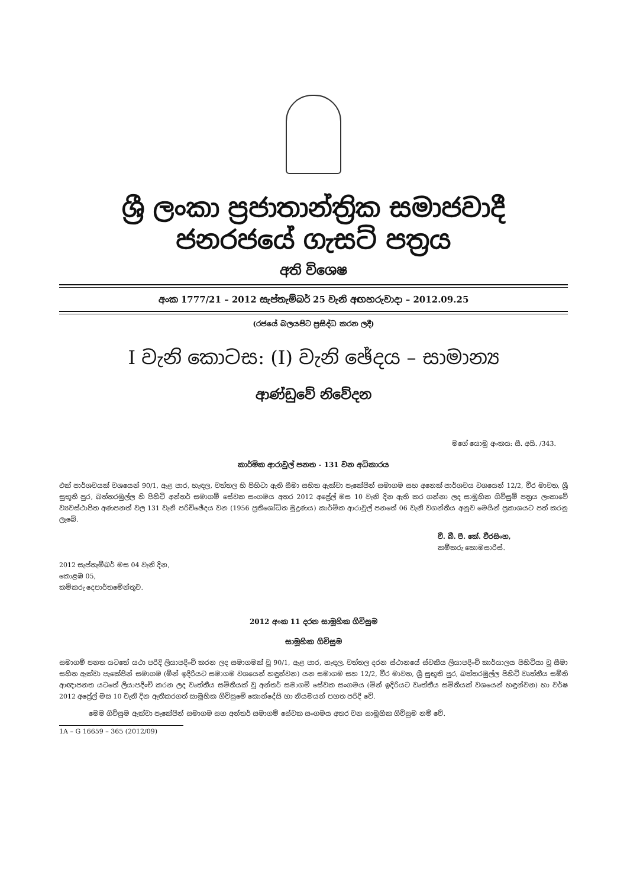ශ්‍රී ලංකා ප්‍රජාතාන්ත්‍රික සමාජවාදී ජනරජයේ ගැසට් පත්‍රය
අති විශෙෂ
අංක 1777/21 – 2012 සැප්තැම්බර් 25 වැනි අඟහරුවාදා – 2012.09.25
(රජයේ බලයපිට ප්‍රසිද්ධ කරන ලදී)
I වැනි කොටස: (I) වැනි ඡේදය – සාමාන්‍ය
ආණ්ඩුවේ නිවේදන
මගේ යොමු අංකය: සී. අයි. /343.
කාර්මික ආරාවුල් පනත - 131 වන අධිකාරය
එක් පාර්ශවයක් වශයෙන් 90/1, ඇළ පාර, හැඳල, වත්තල හි පිහිටා ඇති සීමා සහිත ඇක්වා පැකේජින් සමාගම සහ අනෙක් පාර්ශවය වශයෙන් 12/2, වීර මාවත, ශ්‍රී සුභූති පුර, බත්තරමුල්ල හි පිහිටි අන්තර් සමාගම් සේවක සංගමය අතර 2012 අප්‍රේල් මස 10 වැනි දින ඇති කර ගන්නා ලද සාමූහික ගිවිසුම් පත්‍රය ලංකාවේ ව්‍යවස්ථාපිත අණපනත් වල 131 වැනි පරිච්ඡේදය වන (1956 ප්‍රතිශෝධිත මුද්‍රණය) කාර්මික ආරාවුල් පනතේ 06 වැනි වගන්තිය අනුව මෙයින් ප්‍රකාශයට පත් කරනු ලැබේ.
වී. බී. පී. කේ. වීරසිංහ,
කම්කරු කොමසාරිස්.
2012 සැප්තැම්බර් මස 04 වැනි දින,
කොළඹ 05,
කම්කරු දෙපාර්තමේන්තුව.
2012 අංක 11 දරන සාමූහික ගිවිසුම
සාමූහික ගිවිසුම
සමාගම් පනත යටතේ යථා පරිදි ලියාපදිංචි කරන ලද සමාගමක් වූ 90/1, ඇළ පාර, හැඳල, වත්තල දරන ස්ථානයේ ස්වකීය ලියාපදිංචි කාර්යාලය පිහිටියා වූ සීමා සහිත ඇක්වා පැකේජින් සමාගම (මින් ඉදිරියට සමාගම වශයෙන් හඳුන්වන) යන සමාගම සහ 12/2, වීර මාවත, ශ්‍රී සුභූති පුර, බත්තරමුල්ල පිහිටි වෘත්තීය සමිති ආඥාපනත යටතේ ලියාපදිංචි කරන ලද වෘත්තීය සමිතියක් වූ අන්තර් සමාගම් සේවක සංගමය (මින් ඉදිරියට වෘත්තීය සමිතියක් වශයෙන් හඳුන්වන) හා වර්ෂ 2012 අප්‍රේල් මස 10 වැනි දින ඇතිකරගත් සාමූහික ගිවිසුමේ කොන්දේසි හා නියමයන් පහත පරිදි වේ.
මෙම ගිවිසුම ඇක්වා පැකේජින් සමාගම සහ අන්තර් සමාගම් සේවක සංගමය අතර වන සාමූහික ගිවිසුම නම් වේ.
1A – G 16659 – 365 (2012/09)